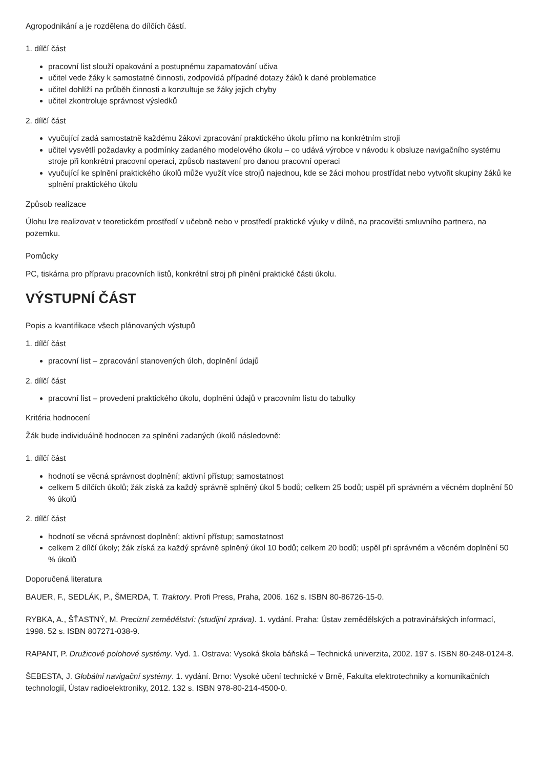Agropodnikání a je rozdělena do dílčích částí.
1. dílčí část
pracovní list slouží opakování a postupnému zapamatování učiva
učitel vede žáky k samostatné činnosti, zodpovídá případné dotazy žáků k dané problematice
učitel dohlíží na průběh činnosti a konzultuje se žáky jejich chyby
učitel zkontroluje správnost výsledků
2. dílčí část
vyučující zadá samostatně každému žákovi zpracování praktického úkolu přímo na konkrétním stroji
učitel vysvětlí požadavky a podmínky zadaného modelového úkolu – co udává výrobce v návodu k obsluze navigačního systému stroje při konkrétní pracovní operaci, způsob nastavení pro danou pracovní operaci
vyučující ke splnění praktického úkolů může využít více strojů najednou, kde se žáci mohou prostřídat nebo vytvořit skupiny žáků ke splnění praktického úkolu
Způsob realizace
Úlohu lze realizovat v teoretickém prostředí v učebně nebo v prostředí praktické výuky v dílně, na pracovišti smluvního partnera, na pozemku.
Pomůcky
PC, tiskárna pro přípravu pracovních listů, konkrétní stroj při plnění praktické části úkolu.
VÝSTUPNÍ ČÁST
Popis a kvantifikace všech plánovaných výstupů
1. dílčí část
pracovní list – zpracování stanovených úloh, doplnění údajů
2. dílčí část
pracovní list – provedení praktického úkolu, doplnění údajů v pracovním listu do tabulky
Kritéria hodnocení
Žák bude individuálně hodnocen za splnění zadaných úkolů následovně:
1. dílčí část
hodnotí se věcná správnost doplnění; aktivní přístup; samostatnost
celkem 5 dílčích úkolů; žák získá za každý správně splněný úkol 5 bodů; celkem 25 bodů; uspěl při správném a věcném doplnění 50 % úkolů
2. dílčí část
hodnotí se věcná správnost doplnění; aktivní přístup; samostatnost
celkem 2 dílčí úkoly; žák získá za každý správně splněný úkol 10 bodů; celkem 20 bodů; uspěl při správném a věcném doplnění 50 % úkolů
Doporučená literatura
BAUER, F., SEDLÁK, P., ŠMERDA, T. Traktory. Profi Press, Praha, 2006. 162 s. ISBN 80-86726-15-0.
RYBKA, A., ŠŤASTNÝ, M. Precizní zemědělství: (studijní zpráva). 1. vydání. Praha: Ústav zemědělských a potravinářských informací, 1998. 52 s. ISBN 807271-038-9.
RAPANT, P. Družicové polohové systémy. Vyd. 1. Ostrava: Vysoká škola báňská – Technická univerzita, 2002. 197 s. ISBN 80-248-0124-8.
ŠEBESTA, J. Globální navigační systémy. 1. vydání. Brno: Vysoké učení technické v Brně, Fakulta elektrotechniky a komunikačních technologií, Ústav radioelektroniky, 2012. 132 s. ISBN 978-80-214-4500-0.